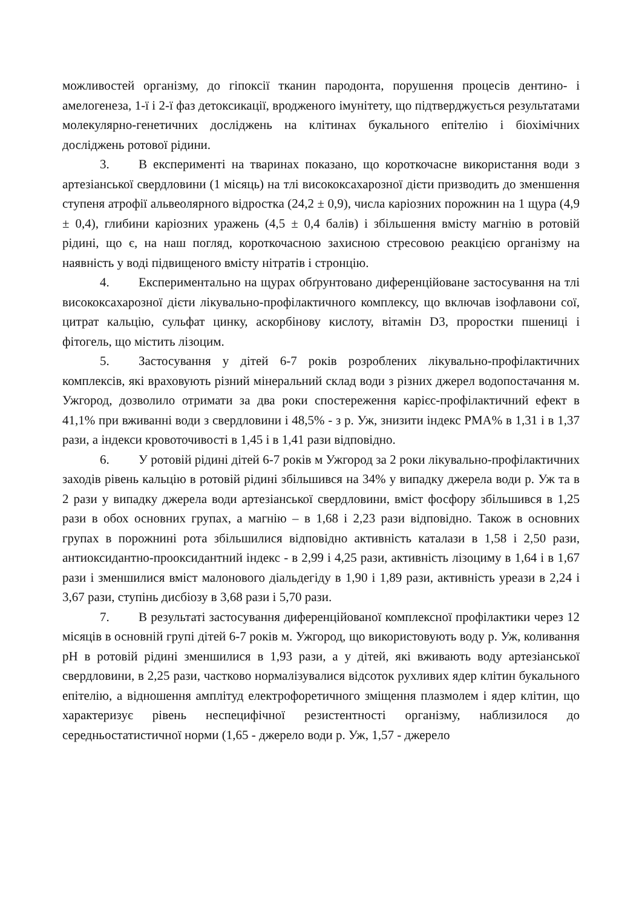можливостей організму, до гіпоксії тканин пародонта, порушення процесів дентино- і амелогенеза, 1-ї і 2-ї фаз детоксикації, вродженого імунітету, що підтверджується результатами молекулярно-генетичних досліджень на клітинах букального епітелію і біохімічних досліджень ротової рідини.
3. В експерименті на тваринах показано, що короткочасне використання води з артезіанської свердловини (1 місяць) на тлі висококсахарозної дієти призводить до зменшення ступеня атрофії альвеолярного відростка (24,2 ± 0,9), числа каріозних порожнин на 1 щура (4,9 ± 0,4), глибини каріозних уражень (4,5 ± 0,4 балів) і збільшення вмісту магнію в ротовій рідині, що є, на наш погляд, короткочасною захисною стресовою реакцією організму на наявність у воді підвищеного вмісту нітратів і стронцію.
4. Експериментально на щурах обґрунтовано диференційоване застосування на тлі висококсахарозної дієти лікувально-профілактичного комплексу, що включав ізофлавони сої, цитрат кальцію, сульфат цинку, аскорбінову кислоту, вітамін D3, проростки пшениці і фітогель, що містить лізоцим.
5. Застосування у дітей 6-7 років розроблених лікувально-профілактичних комплексів, які враховують різний мінеральний склад води з різних джерел водопостачання м. Ужгород, дозволило отримати за два роки спостереження карієс-профілактичний ефект в 41,1% при вживанні води з свердловини і 48,5% - з р. Уж, знизити індекс РМА% в 1,31 і в 1,37 рази, а індекси кровоточивості в 1,45 і в 1,41 рази відповідно.
6. У ротовій рідині дітей 6-7 років м Ужгород за 2 роки лікувально-профілактичних заходів рівень кальцію в ротовій рідині збільшився на 34% у випадку джерела води р. Уж та в 2 рази у випадку джерела води артезіанської свердловини, вміст фосфору збільшився в 1,25 рази в обох основних групах, а магнію – в 1,68 і 2,23 рази відповідно. Також в основних групах в порожнині рота збільшилися відповідно активність каталази в 1,58 і 2,50 рази, антиоксидантно-прооксидантний індекс - в 2,99 і 4,25 рази, активність лізоциму в 1,64 і в 1,67 рази і зменшилися вміст малонового діальдегіду в 1,90 і 1,89 рази, активність уреази в 2,24 і 3,67 рази, ступінь дисбіозу в 3,68 рази і 5,70 рази.
7. В результаті застосування диференційованої комплексної профілактики через 12 місяців в основній групі дітей 6-7 років м. Ужгород, що використовують воду р. Уж, коливання pH в ротовій рідині зменшилися в 1,93 рази, а у дітей, які вживають воду артезіанської свердловини, в 2,25 рази, частково нормалізувалися відсоток рухливих ядер клітин букального епітелію, а відношення амплітуд електрофоретичного зміщення плазмолем і ядер клітин, що характеризує рівень неспецифічної резистентності організму, наблизилося до середньостатистичної норми (1,65 - джерело води р. Уж, 1,57 - джерело